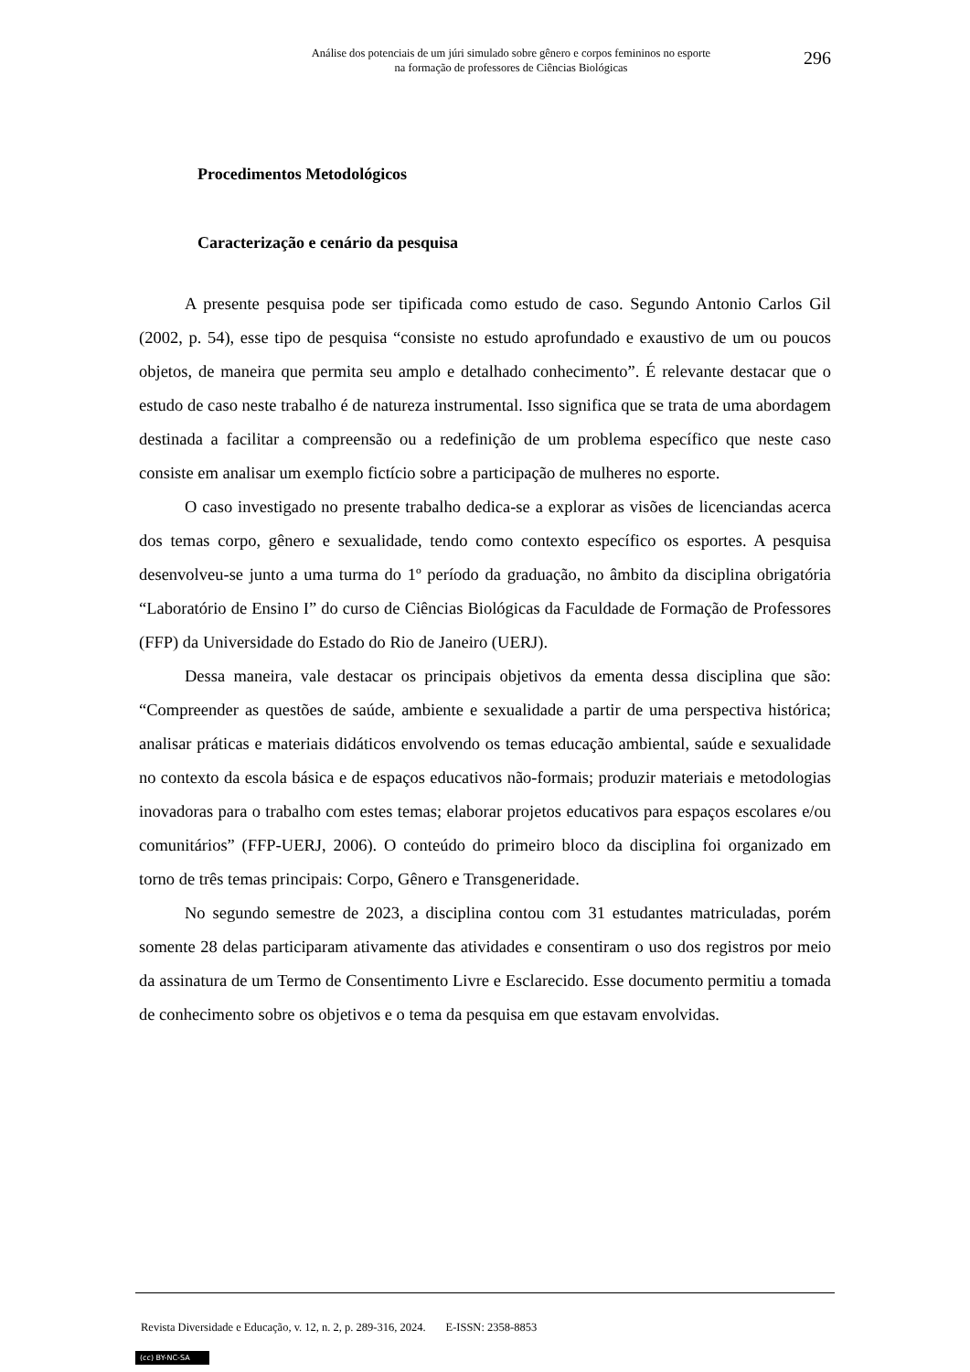Análise dos potenciais de um júri simulado sobre gênero e corpos femininos no esporte
na formação de professores de Ciências Biológicas
296
Procedimentos Metodológicos
Caracterização e cenário da pesquisa
A presente pesquisa pode ser tipificada como estudo de caso. Segundo Antonio Carlos Gil (2002, p. 54), esse tipo de pesquisa “consiste no estudo aprofundado e exaustivo de um ou poucos objetos, de maneira que permita seu amplo e detalhado conhecimento”. É relevante destacar que o estudo de caso neste trabalho é de natureza instrumental. Isso significa que se trata de uma abordagem destinada a facilitar a compreensão ou a redefinição de um problema específico que neste caso consiste em analisar um exemplo fictício sobre a participação de mulheres no esporte.
O caso investigado no presente trabalho dedica-se a explorar as visões de licenciandas acerca dos temas corpo, gênero e sexualidade, tendo como contexto específico os esportes. A pesquisa desenvolveu-se junto a uma turma do 1º período da graduação, no âmbito da disciplina obrigatória “Laboratório de Ensino I” do curso de Ciências Biológicas da Faculdade de Formação de Professores (FFP) da Universidade do Estado do Rio de Janeiro (UERJ).
Dessa maneira, vale destacar os principais objetivos da ementa dessa disciplina que são: “Compreender as questões de saúde, ambiente e sexualidade a partir de uma perspectiva histórica; analisar práticas e materiais didáticos envolvendo os temas educação ambiental, saúde e sexualidade no contexto da escola básica e de espaços educativos não-formais; produzir materiais e metodologias inovadoras para o trabalho com estes temas; elaborar projetos educativos para espaços escolares e/ou comunitários” (FFP-UERJ, 2006). O conteúdo do primeiro bloco da disciplina foi organizado em torno de três temas principais: Corpo, Gênero e Transgeneridade.
No segundo semestre de 2023, a disciplina contou com 31 estudantes matriculadas, porém somente 28 delas participaram ativamente das atividades e consentiram o uso dos registros por meio da assinatura de um Termo de Consentimento Livre e Esclarecido. Esse documento permitiu a tomada de conhecimento sobre os objetivos e o tema da pesquisa em que estavam envolvidas.
Revista Diversidade e Educação, v. 12, n. 2, p. 289-316, 2024. E-ISSN: 2358-8853
(cc) BY-NC-SA